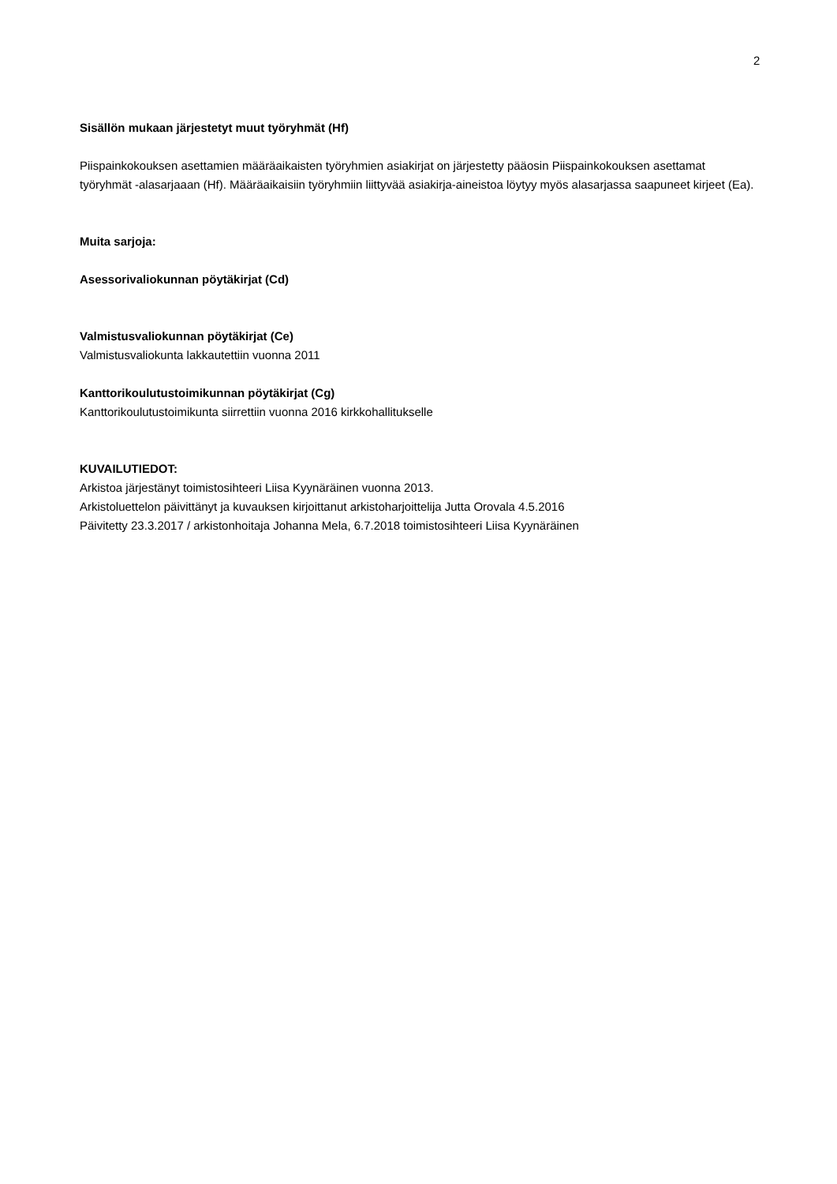2
Sisällön mukaan järjestetyt muut työryhmät (Hf)
Piispainkokouksen asettamien määräaikaisten työryhmien asiakirjat on järjestetty pääosin Piispainkokouksen asettamat työryhmät -alasarjaaan (Hf). Määräaikaisiin työryhmiin liittyvää asiakirja-aineistoa löytyy myös alasarjassa saapuneet kirjeet (Ea).
Muita sarjoja:
Asessorivaliokunnan pöytäkirjat (Cd)
Valmistusvaliokunnan pöytäkirjat (Ce)
Valmistusvaliokunta lakkautettiin vuonna 2011
Kanttorikoulutustoimikunnan pöytäkirjat (Cg)
Kanttorikoulutustoimikunta siirrettiin vuonna 2016 kirkkohallitukselle
KUVAILUTIEDOT:
Arkistoa järjestänyt toimistosihteeri Liisa Kyynäräinen vuonna 2013.
Arkistoluettelon päivittänyt ja kuvauksen kirjoittanut arkistoharjoittelija Jutta Orovala 4.5.2016
Päivitetty 23.3.2017 / arkistonhoitaja Johanna Mela, 6.7.2018 toimistosihteeri Liisa Kyynäräinen